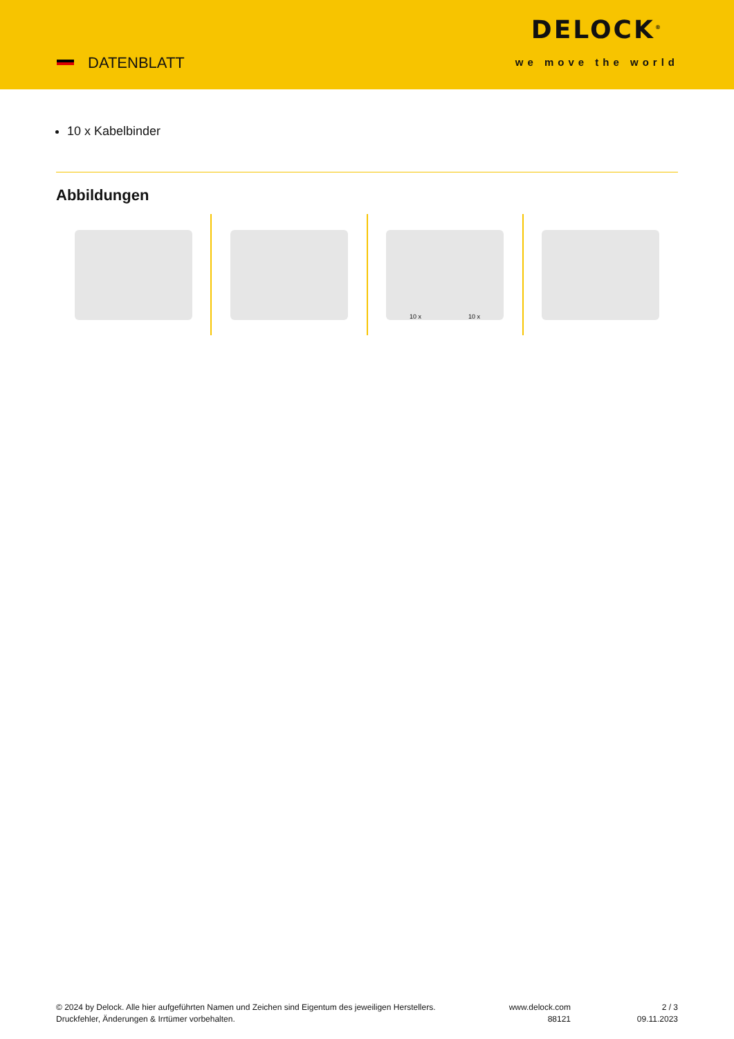DATENBLATT
DELOCK<sup>®</sup>
we move the world
10 x Kabelbinder
Abbildungen
10 x 10 x
© 2024 by Delock. Alle hier aufgeführten Namen und Zeichen sind Eigentum des jeweiligen Herstellers. Druckfehler, Änderungen & Irrtümer vorbehalten.
www.delock.com
88121
2 / 3
09.11.2023